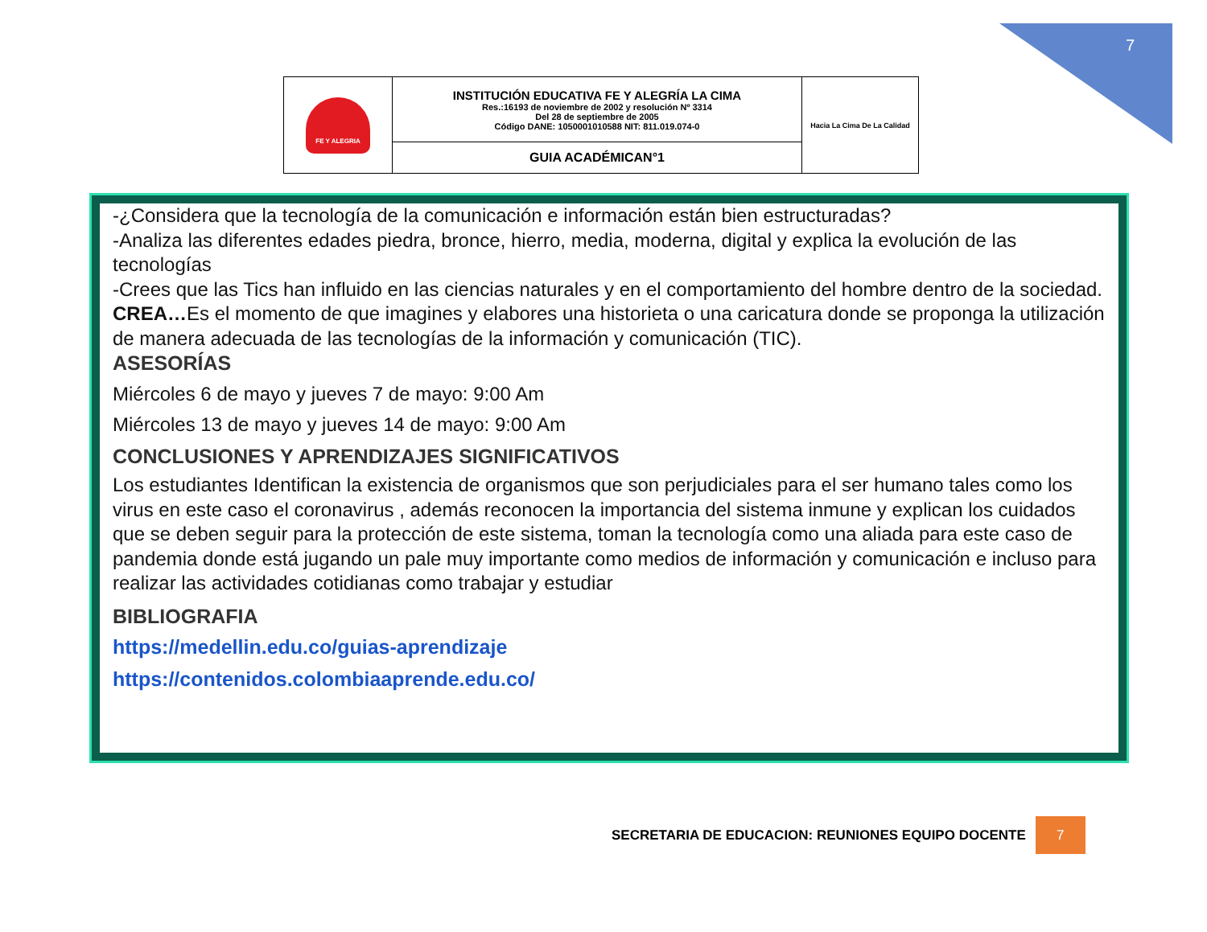7
| FE Y ALEGRIA | INSTITUCIÓN EDUCATIVA FE Y ALEGRÍA LA CIMA Res.:16193 de noviembre de 2002 y resolución Nº 3314 Del 28 de septiembre de 2005 Código DANE: 1050001010588 NIT: 811.019.074-0 | Hacia La Cima De La Calidad |
| | GUIA ACADÉMICAN°1 | |
-¿Considera que la tecnología de la comunicación e información están bien estructuradas?
-Analiza las diferentes edades piedra, bronce, hierro, media, moderna, digital y explica la evolución de las tecnologías
-Crees que las Tics han influido en las ciencias naturales y en el comportamiento del hombre dentro de la sociedad.
CREA…Es el momento de que imagines y elabores una historieta o una caricatura donde se proponga la utilización de manera adecuada de las tecnologías de la información y comunicación (TIC).
ASESORÍAS
Miércoles 6 de mayo y jueves 7 de mayo: 9:00 Am
Miércoles 13 de mayo y jueves 14 de mayo: 9:00 Am
CONCLUSIONES Y APRENDIZAJES SIGNIFICATIVOS
Los estudiantes Identifican la existencia de organismos que son perjudiciales para el ser humano tales como los virus en este caso el coronavirus , además reconocen la importancia del sistema inmune y explican los cuidados que se deben seguir para la protección de este sistema, toman la tecnología como una aliada para este caso de pandemia donde está jugando un pale muy importante como medios de información y comunicación e incluso para realizar las actividades cotidianas como trabajar y estudiar
BIBLIOGRAFIA
https://medellin.edu.co/guias-aprendizaje
https://contenidos.colombiaaprende.edu.co/
SECRETARIA DE EDUCACION: REUNIONES EQUIPO DOCENTE 7